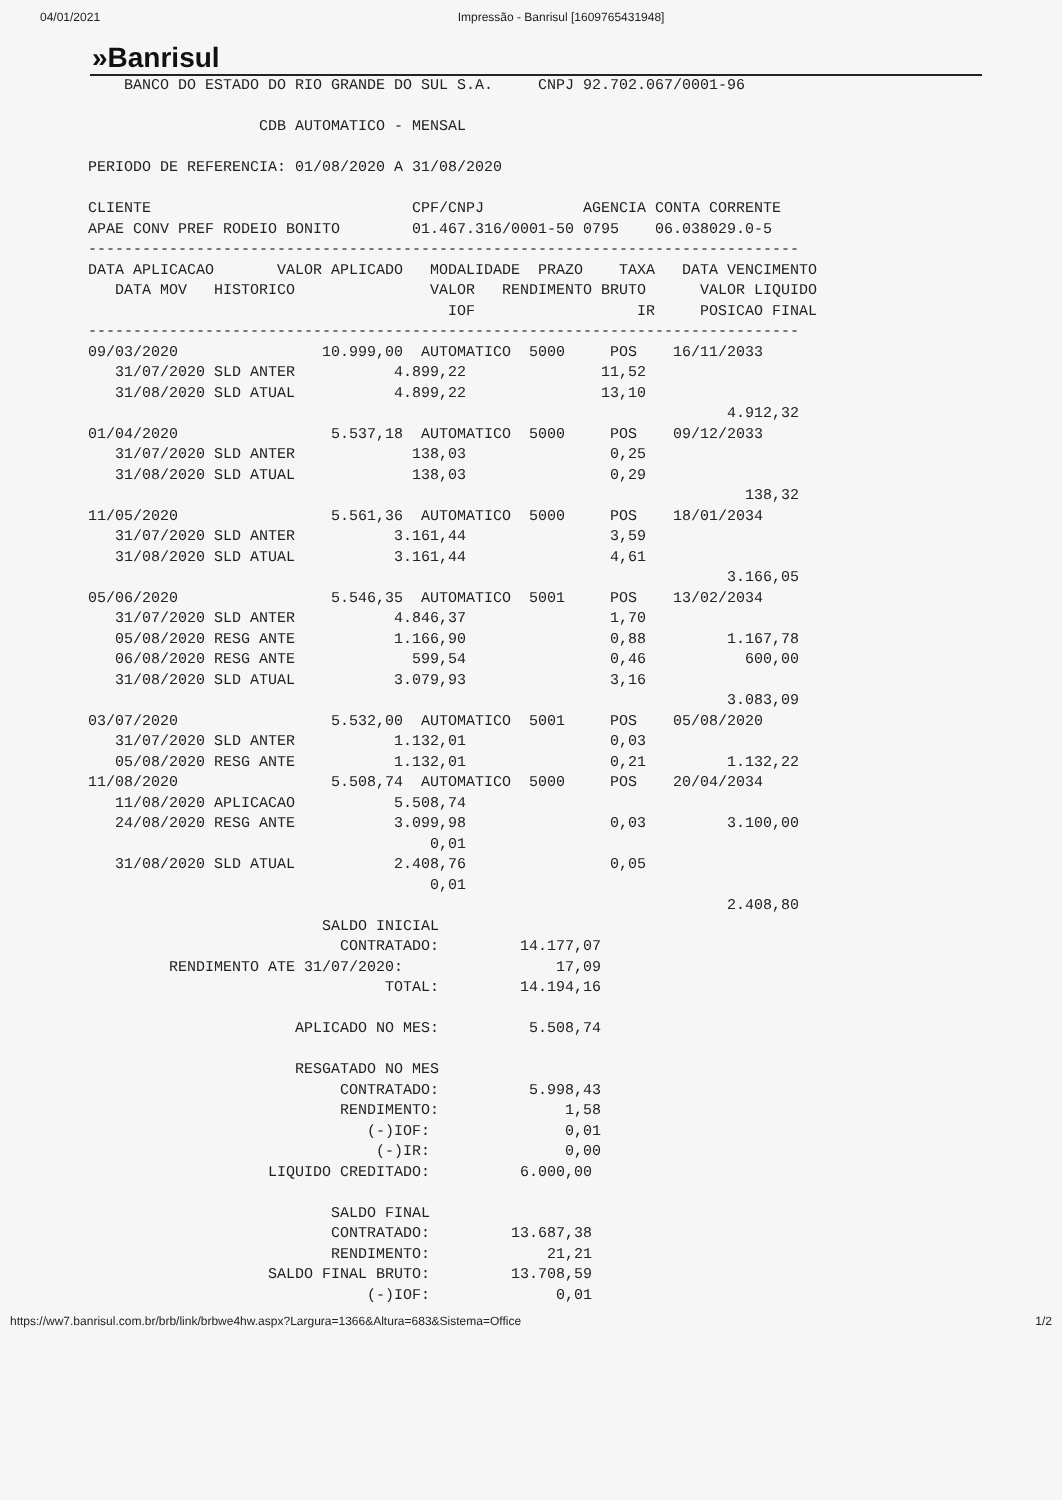04/01/2021 Impressão - Banrisul [1609765431948]
»Banrisul
    BANCO DO ESTADO DO RIO GRANDE DO SUL S.A.     CNPJ 92.702.067/0001-96

                   CDB AUTOMATICO - MENSAL

PERIODO DE REFERENCIA: 01/08/2020 A 31/08/2020

CLIENTE                             CPF/CNPJ           AGENCIA CONTA CORRENTE
APAE CONV PREF RODEIO BONITO        01.467.316/0001-50 0795    06.038029.0-5
-------------------------------------------------------------------------------
DATA APLICACAO       VALOR APLICADO   MODALIDADE  PRAZO    TAXA   DATA VENCIMENTO
   DATA MOV   HISTORICO               VALOR   RENDIMENTO BRUTO      VALOR LIQUIDO
                                        IOF                  IR     POSICAO FINAL
-------------------------------------------------------------------------------
09/03/2020                10.999,00  AUTOMATICO  5000     POS    16/11/2033
   31/07/2020 SLD ANTER           4.899,22               11,52
   31/08/2020 SLD ATUAL           4.899,22               13,10
                                                                       4.912,32
01/04/2020                 5.537,18  AUTOMATICO  5000     POS    09/12/2033
   31/07/2020 SLD ANTER             138,03                0,25
   31/08/2020 SLD ATUAL             138,03                0,29
                                                                         138,32
11/05/2020                 5.561,36  AUTOMATICO  5000     POS    18/01/2034
   31/07/2020 SLD ANTER           3.161,44                3,59
   31/08/2020 SLD ATUAL           3.161,44                4,61
                                                                       3.166,05
05/06/2020                 5.546,35  AUTOMATICO  5001     POS    13/02/2034
   31/07/2020 SLD ANTER           4.846,37                1,70
   05/08/2020 RESG ANTE           1.166,90                0,88         1.167,78
   06/08/2020 RESG ANTE             599,54                0,46           600,00
   31/08/2020 SLD ATUAL           3.079,93                3,16
                                                                       3.083,09
03/07/2020                 5.532,00  AUTOMATICO  5001     POS    05/08/2020
   31/07/2020 SLD ANTER           1.132,01                0,03
   05/08/2020 RESG ANTE           1.132,01                0,21         1.132,22
11/08/2020                 5.508,74  AUTOMATICO  5000     POS    20/04/2034
   11/08/2020 APLICACAO           5.508,74
   24/08/2020 RESG ANTE           3.099,98                0,03         3.100,00
                                      0,01
   31/08/2020 SLD ATUAL           2.408,76                0,05
                                      0,01
                                                                       2.408,80
                          SALDO INICIAL
                            CONTRATADO:         14.177,07
         RENDIMENTO ATE 31/07/2020:                 17,09
                                 TOTAL:         14.194,16

                       APLICADO NO MES:          5.508,74

                       RESGATADO NO MES
                            CONTRATADO:          5.998,43
                            RENDIMENTO:              1,58
                               (-)IOF:               0,01
                                (-)IR:               0,00
                    LIQUIDO CREDITADO:          6.000,00

                           SALDO FINAL
                           CONTRATADO:         13.687,38
                           RENDIMENTO:             21,21
                    SALDO FINAL BRUTO:         13.708,59
                               (-)IOF:              0,01
https://ww7.banrisul.com.br/brb/link/brbwe4hw.aspx?Largura=1366&Altura=683&Sistema=Office 1/2